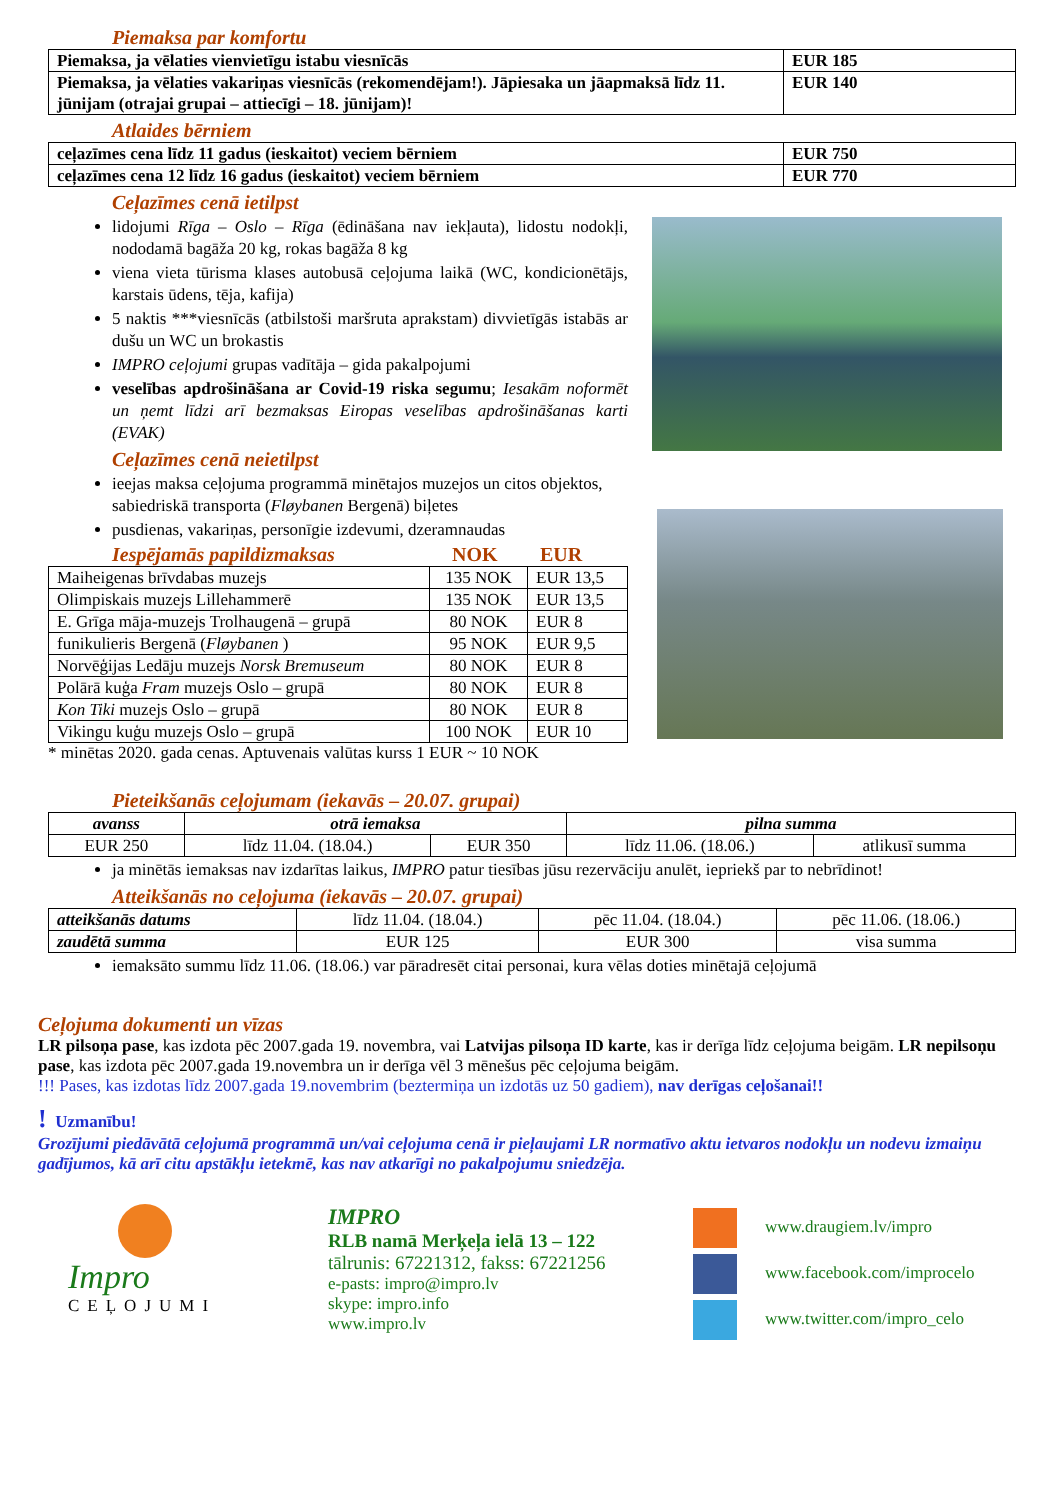Piemaksa par komfortu
| Piemaksa, ja vēlaties vienvietīgu istabu viesnīcās | EUR 185 |
| Piemaksa, ja vēlaties vakariņas viesnīcās (rekomendējam!). Jāpiesaka un jāapmaksā līdz 11. jūnijam (otrajai grupai – attiecīgi – 18. jūnijam)! | EUR 140 |
Atlaides bērniem
| ceļazīmes cena līdz 11 gadus (ieskaitot) veciem bērniem | EUR 750 |
| ceļazīmes cena 12 līdz 16 gadus (ieskaitot) veciem bērniem | EUR 770 |
Ceļazīmes cenā ietilpst
lidojumi Rīga – Oslo – Rīga (ēdināšana nav iekļauta), lidostu nodokļi, nododamā bagāža 20 kg, rokas bagāža 8 kg
viena vieta tūrisma klases autobusā ceļojuma laikā (WC, kondicionētājs, karstais ūdens, tēja, kafija)
5 naktis ***viesnīcās (atbilstoši maršruta aprakstam) divvietīgās istabās ar dušu un WC un brokastis
IMPRO ceļojumi grupas vadītāja – gida pakalpojumi
veselības apdrošināšana ar Covid-19 riska segumu; Iesakām noformēt un ņemt līdzi arī bezmaksas Eiropas veselības apdrošināšanas karti (EVAK)
Ceļazīmes cenā neietilpst
ieejas maksa ceļojuma programmā minētajos muzejos un citos objektos, sabiedriskā transporta (Fløybanen Bergenā) biļetes
pusdienas, vakariņas, personīgie izdevumi, dzeramnaudas
Iespējamās papildizmaksas NOK EUR
| Maiheigenas brīvdabas muzejs | 135 NOK | EUR 13,5 |
| Olimpiskais muzejs Lillehammerē | 135 NOK | EUR 13,5 |
| E. Grīga māja-muzejs Trolhaugenā – grupā | 80 NOK | EUR 8 |
| funikulieris Bergenā ( Fløybanen ) | 95 NOK | EUR 9,5 |
| Norvēģijas Ledāju muzejs Norsk Bremuseum | 80 NOK | EUR 8 |
| Polārā kuģa Fram muzejs Oslo – grupā | 80 NOK | EUR 8 |
| Kon Tiki muzejs Oslo – grupā | 80 NOK | EUR 8 |
| Vikingu kuģu muzejs Oslo – grupā | 100 NOK | EUR 10 |
* minētas 2020. gada cenas. Aptuvenais valūtas kurss 1 EUR ~ 10 NOK
Pieteikšanās ceļojumam (iekavās – 20.07. grupai)
| avanss | otrā iemaksa | | pilna summa | |
| --- | --- | --- | --- | --- |
| EUR 250 | līdz 11.04. (18.04.) | EUR 350 | līdz 11.06. (18.06.) | atlikusī summa |
ja minētās iemaksas nav izdarītas laikus, IMPRO patur tiesības jūsu rezervāciju anulēt, iepriekš par to nebrīdinot!
Atteikšanās no ceļojuma (iekavās – 20.07. grupai)
| atteikšanās datums | līdz 11.04. (18.04.) | pēc 11.04. (18.04.) | pēc 11.06. (18.06.) |
| zaudētā summa | EUR 125 | EUR 300 | visa summa |
iemaksāto summu līdz 11.06. (18.06.) var pāradresēt citai personai, kura vēlas doties minētajā ceļojumā
Ceļojuma dokumenti un vīzas
LR pilsoņa pase, kas izdota pēc 2007.gada 19. novembra, vai Latvijas pilsoņa ID karte, kas ir derīga līdz ceļojuma beigām. LR nepilsoņu pase, kas izdota pēc 2007.gada 19.novembra un ir derīga vēl 3 mēnešus pēc ceļojuma beigām.
!!! Pases, kas izdotas līdz 2007.gada 19.novembrim (beztermiņa un izdotās uz 50 gadiem), nav derīgas ceļošanai!!
! Uzmanību!
Grozījumi piedāvātā ceļojumā programmā un/vai ceļojuma cenā ir pieļaujami LR normatīvo aktu ietvaros nodokļu un nodevu izmaiņu gadījumos, kā arī citu apstākļu ietekmē, kas nav atkarīgi no pakalpojumu sniedzēja.
Impro
CEĻOJUMI
IMPRO
RLB namā Merķeļa ielā 13 – 122
tālrunis: 67221312, fakss: 67221256
e-pasts: impro@impro.lv
skype: impro.info
www.impro.lv
www.draugiem.lv/impro
www.facebook.com/improcelo
www.twitter.com/impro_celo